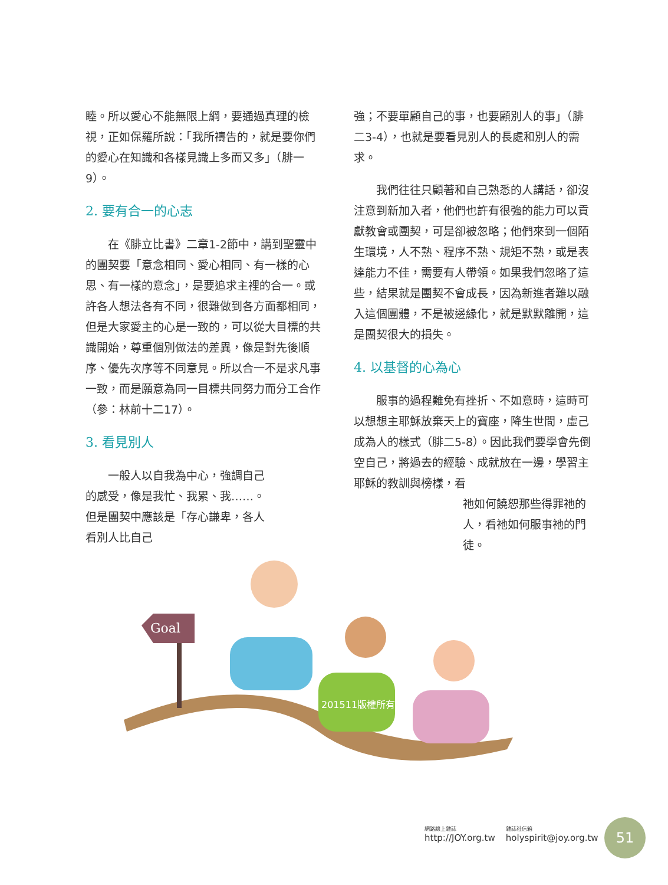睦。所以愛心不能無限上綱，要通過真理的檢視，正如保羅所說：「我所禱告的，就是要你們的愛心在知識和各樣見識上多而又多」（腓一9）。
2. 要有合一的心志
在《腓立比書》二章1-2節中，講到聖靈中的團契要「意念相同、愛心相同、有一樣的心思、有一樣的意念」，是要追求主裡的合一。或許各人想法各有不同，很難做到各方面都相同，但是大家愛主的心是一致的，可以從大目標的共識開始，尊重個別做法的差異，像是對先後順序、優先次序等不同意見。所以合一不是求凡事一致，而是願意為同一目標共同努力而分工合作（參：林前十二17）。
3. 看見別人
一般人以自我為中心，強調自己的感受，像是我忙、我累、我……。但是團契中應該是「存心謙卑，各人看別人比自己
強；不要單顧自己的事，也要顧別人的事」（腓二3-4），也就是要看見別人的長處和別人的需求。
我們往往只顧著和自己熟悉的人講話，卻沒注意到新加入者，他們也許有很強的能力可以貢獻教會或團契，可是卻被忽略；他們來到一個陌生環境，人不熟、程序不熟、規矩不熟，或是表達能力不佳，需要有人帶領。如果我們忽略了這些，結果就是團契不會成長，因為新進者難以融入這個團體，不是被邊緣化，就是默默離開，這是團契很大的損失。
4. 以基督的心為心
服事的過程難免有挫折、不如意時，這時可以想想主耶穌放棄天上的寶座，降生世間，虛己成為人的樣式（腓二5-8）。因此我們要學會先倒空自己，將過去的經驗、成就放在一邊，學習主耶穌的教訓與榜樣，看
祂如何饒恕那些得罪祂的人，看祂如何服事祂的門徒。
Goal
201511版權所有
網路線上雜誌
http://JOY.org.tw
雜誌社信箱
holyspirit@joy.org.tw
51